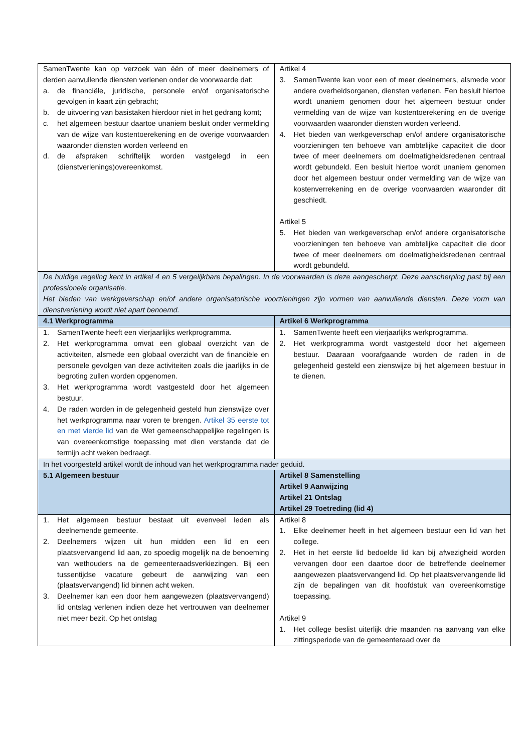| SamenTwente kan op verzoek van één of meer deelnemers of derden aanvullende diensten verlenen onder de voorwaarde dat: a. de financiële, juridische, personele en/of organisatorische gevolgen in kaart zijn gebracht; b. de uitvoering van basistaken hierdoor niet in het gedrang komt; c. het algemeen bestuur daartoe unaniem besluit onder vermelding van de wijze van kostentoerekening en de overige voorwaarden waaronder diensten worden verleend en d. de afspraken schriftelijk worden vastgelegd in een (dienstverlenings)overeenkomst. | Artikel 4 3. SamenTwente kan voor een of meer deelnemers, alsmede voor andere overheidsorganen, diensten verlenen. Een besluit hiertoe wordt unaniem genomen door het algemeen bestuur onder vermelding van de wijze van kostentoerekening en de overige voorwaarden waaronder diensten worden verleend. 4. Het bieden van werkgeverschap en/of andere organisatorische voorzieningen ten behoeve van ambtelijke capaciteit die door twee of meer deelnemers om doelmatigheidsredenen centraal wordt gebundeld. Een besluit hiertoe wordt unaniem genomen door het algemeen bestuur onder vermelding van de wijze van kostenverrekening en de overige voorwaarden waaronder dit geschiedt. Artikel 5 5. Het bieden van werkgeverschap en/of andere organisatorische voorzieningen ten behoeve van ambtelijke capaciteit die door twee of meer deelnemers om doelmatigheidsredenen centraal wordt gebundeld. |
| De huidige regeling kent in artikel 4 en 5 vergelijkbare bepalingen. In de voorwaarden is deze aangescherpt. Deze aanscherping past bij een professionele organisatie. Het bieden van werkgeverschap en/of andere organisatorische voorzieningen zijn vormen van aanvullende diensten. Deze vorm van dienstverlening wordt niet apart benoemd. | |
| 4.1 Werkprogramma | Artikel 6 Werkprogramma |
| 1. SamenTwente heeft een vierjaarlijks werkprogramma. 2. Het werkprogramma omvat een globaal overzicht van de activiteiten, alsmede een globaal overzicht van de financiële en personele gevolgen van deze activiteiten zoals die jaarlijks in de begroting zullen worden opgenomen. 3. Het werkprogramma wordt vastgesteld door het algemeen bestuur. 4. De raden worden in de gelegenheid gesteld hun zienswijze over het werkprogramma naar voren te brengen. Artikel 35 eerste tot en met vierde lid van de Wet gemeenschappelijke regelingen is van overeenkomstige toepassing met dien verstande dat de termijn acht weken bedraagt. | 1. SamenTwente heeft een vierjaarlijks werkprogramma. 2. Het werkprogramma wordt vastgesteld door het algemeen bestuur. Daaraan voorafgaande worden de raden in de gelegenheid gesteld een zienswijze bij het algemeen bestuur in te dienen. |
| In het voorgesteld artikel wordt de inhoud van het werkprogramma nader geduid. | |
| 5.1 Algemeen bestuur | Artikel 8 Samenstelling Artikel 9 Aanwijzing Artikel 21 Ontslag Artikel 29 Toetreding (lid 4) |
| 1. Het algemeen bestuur bestaat uit evenveel leden als deelnemende gemeente. 2. Deelnemers wijzen uit hun midden een lid en een plaatsvervangend lid aan, zo spoedig mogelijk na de benoeming van wethouders na de gemeenteraadsverkiezingen. Bij een tussentijdse vacature gebeurt de aanwijzing van een (plaatsvervangend) lid binnen acht weken. 3. Deelnemer kan een door hem aangewezen (plaatsvervangend) lid ontslag verlenen indien deze het vertrouwen van deelnemer niet meer bezit. Op het ontslag | Artikel 8 1. Elke deelnemer heeft in het algemeen bestuur een lid van het college. 2. Het in het eerste lid bedoelde lid kan bij afwezigheid worden vervangen door een daartoe door de betreffende deelnemer aangewezen plaatsvervangend lid. Op het plaatsvervangende lid zijn de bepalingen van dit hoofdstuk van overeenkomstige toepassing. Artikel 9 1. Het college beslist uiterlijk drie maanden na aanvang van elke zittingsperiode van de gemeenteraad over de |